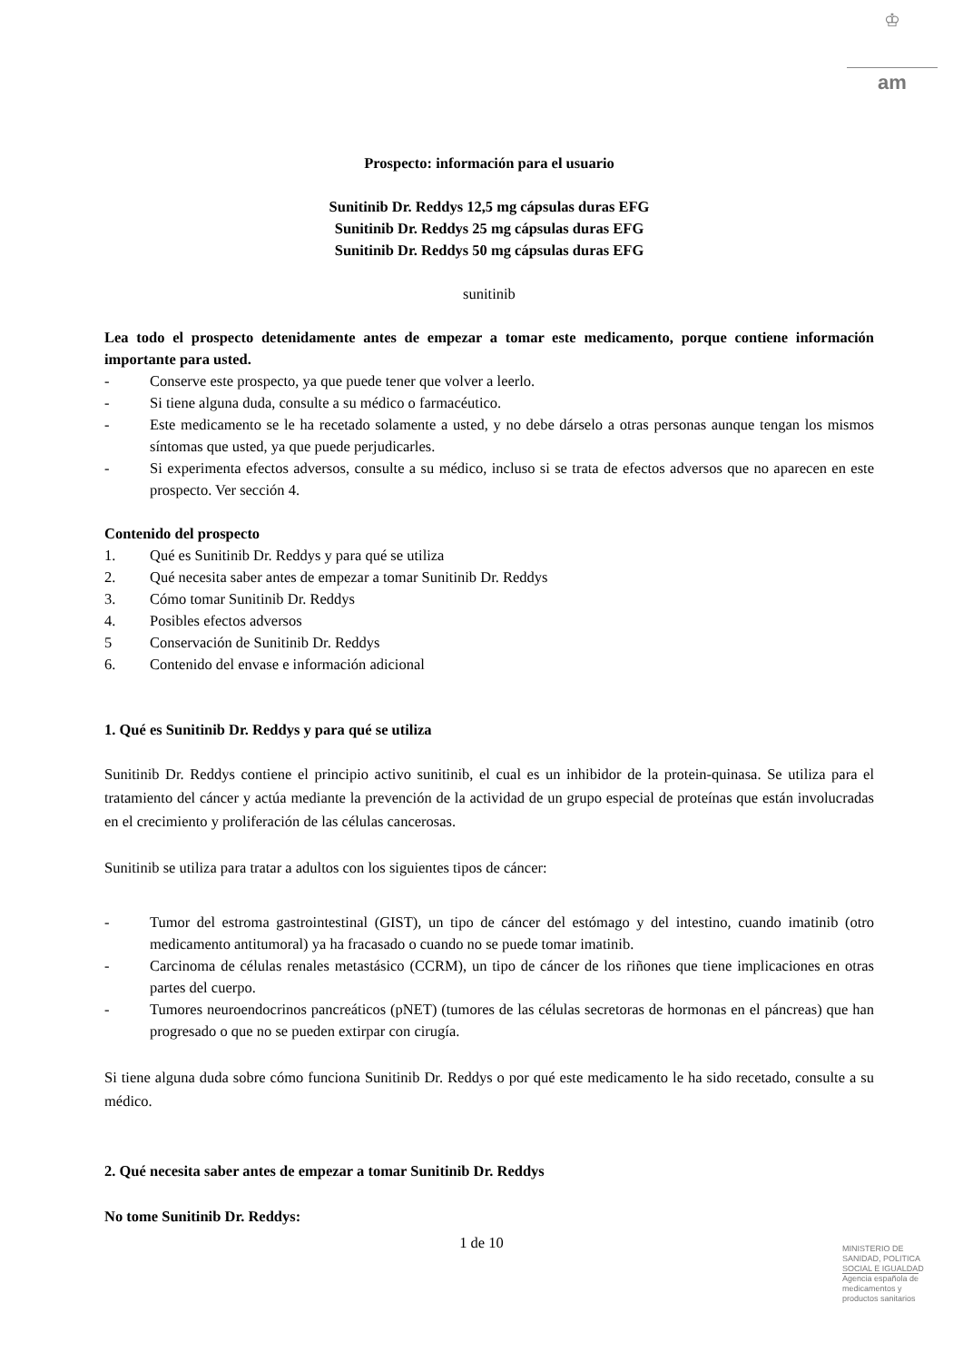♔
am
Prospecto: información para el usuario
Sunitinib Dr. Reddys 12,5 mg cápsulas duras EFG
Sunitinib Dr. Reddys 25 mg cápsulas duras EFG
Sunitinib Dr. Reddys 50 mg cápsulas duras EFG
sunitinib
Lea todo el prospecto detenidamente antes de empezar a tomar este medicamento, porque contiene información importante para usted.
- Conserve este prospecto, ya que puede tener que volver a leerlo.
- Si tiene alguna duda, consulte a su médico o farmacéutico.
- Este medicamento se le ha recetado solamente a usted, y no debe dárselo a otras personas aunque tengan los mismos síntomas que usted, ya que puede perjudicarles.
- Si experimenta efectos adversos, consulte a su médico, incluso si se trata de efectos adversos que no aparecen en este prospecto. Ver sección 4.
Contenido del prospecto
1. Qué es Sunitinib Dr. Reddys y para qué se utiliza
2. Qué necesita saber antes de empezar a tomar Sunitinib Dr. Reddys
3. Cómo tomar Sunitinib Dr. Reddys
4. Posibles efectos adversos
5 Conservación de Sunitinib Dr. Reddys
6. Contenido del envase e información adicional
1. Qué es Sunitinib Dr. Reddys y para qué se utiliza
Sunitinib Dr. Reddys contiene el principio activo sunitinib, el cual es un inhibidor de la protein-quinasa. Se utiliza para el tratamiento del cáncer y actúa mediante la prevención de la actividad de un grupo especial de proteínas que están involucradas en el crecimiento y proliferación de las células cancerosas.
Sunitinib se utiliza para tratar a adultos con los siguientes tipos de cáncer:
- Tumor del estroma gastrointestinal (GIST), un tipo de cáncer del estómago y del intestino, cuando imatinib (otro medicamento antitumoral) ya ha fracasado o cuando no se puede tomar imatinib.
- Carcinoma de células renales metastásico (CCRM), un tipo de cáncer de los riñones que tiene implicaciones en otras partes del cuerpo.
- Tumores neuroendocrinos pancreáticos (pNET) (tumores de las células secretoras de hormonas en el páncreas) que han progresado o que no se pueden extirpar con cirugía.
Si tiene alguna duda sobre cómo funciona Sunitinib Dr. Reddys o por qué este medicamento le ha sido recetado, consulte a su médico.
2. Qué necesita saber antes de empezar a tomar Sunitinib Dr. Reddys
No tome Sunitinib Dr. Reddys:
1 de 10
MINISTERIO DE
SANIDAD, POLITICA
SOCIAL E IGUALDAD
Agencia española de
medicamentos y
productos sanitarios